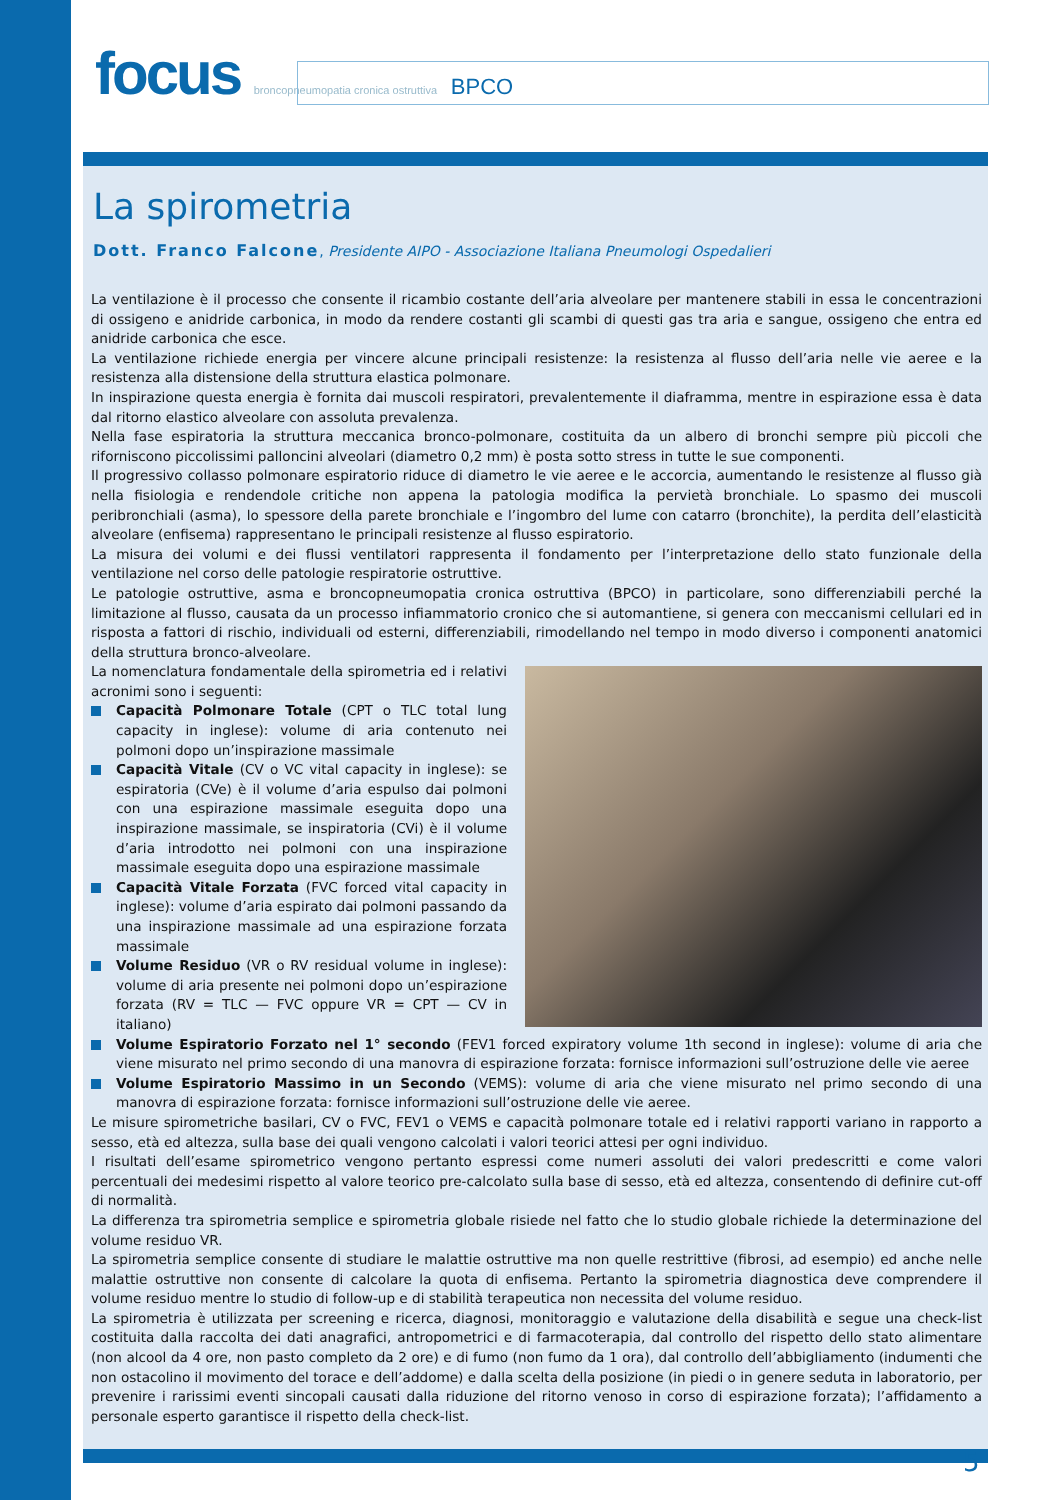focus broncopneumopatia cronica ostruttiva BPCO
La spirometria
Dott. Franco Falcone, Presidente AIPO - Associazione Italiana Pneumologi Ospedalieri
La ventilazione è il processo che consente il ricambio costante dell’aria alveolare per mantenere stabili in essa le concentrazioni di ossigeno e anidride carbonica, in modo da rendere costanti gli scambi di questi gas tra aria e sangue, ossigeno che entra ed anidride carbonica che esce.
La ventilazione richiede energia per vincere alcune principali resistenze: la resistenza al flusso dell’aria nelle vie aeree e la resistenza alla distensione della struttura elastica polmonare.
In inspirazione questa energia è fornita dai muscoli respiratori, prevalentemente il diaframma, mentre in espirazione essa è data dal ritorno elastico alveolare con assoluta prevalenza.
Nella fase espiratoria la struttura meccanica bronco-polmonare, costituita da un albero di bronchi sempre più piccoli che riforniscono piccolissimi palloncini alveolari (diametro 0,2 mm) è posta sotto stress in tutte le sue componenti.
Il progressivo collasso polmonare espiratorio riduce di diametro le vie aeree e le accorcia, aumentando le resistenze al flusso già nella fisiologia e rendendole critiche non appena la patologia modifica la pervietà bronchiale. Lo spasmo dei muscoli peribronchiali (asma), lo spessore della parete bronchiale e l’ingombro del lume con catarro (bronchite), la perdita dell’elasticità alveolare (enfisema) rappresentano le principali resistenze al flusso espiratorio.
La misura dei volumi e dei flussi ventilatori rappresenta il fondamento per l’interpretazione dello stato funzionale della ventilazione nel corso delle patologie respiratorie ostruttive.
Le patologie ostruttive, asma e broncopneumopatia cronica ostruttiva (BPCO) in particolare, sono differenziabili perché la limitazione al flusso, causata da un processo infiammatorio cronico che si automantiene, si genera con meccanismi cellulari ed in risposta a fattori di rischio, individuali od esterni, differenziabili, rimodellando nel tempo in modo diverso i componenti anatomici della struttura bronco-alveolare.
La nomenclatura fondamentale della spirometria ed i relativi acronimi sono i seguenti:
Capacità Polmonare Totale (CPT o TLC total lung capacity in inglese): volume di aria contenuto nei polmoni dopo un’inspirazione massimale
Capacità Vitale (CV o VC vital capacity in inglese): se espiratoria (CVe) è il volume d’aria espulso dai polmoni con una espirazione massimale eseguita dopo una inspirazione massimale, se inspiratoria (CVi) è il volume d’aria introdotto nei polmoni con una inspirazione massimale eseguita dopo una espirazione massimale
Capacità Vitale Forzata (FVC forced vital capacity in inglese): volume d’aria espirato dai polmoni passando da una inspirazione massimale ad una espirazione forzata massimale
Volume Residuo (VR o RV residual volume in inglese): volume di aria presente nei polmoni dopo un’espirazione forzata (RV = TLC — FVC oppure VR = CPT — CV in italiano)
Volume Espiratorio Forzato nel 1° secondo (FEV1 forced expiratory volume 1th second in inglese): volume di aria che viene misurato nel primo secondo di una manovra di espirazione forzata: fornisce informazioni sull’ostruzione delle vie aeree
Volume Espiratorio Massimo in un Secondo (VEMS): volume di aria che viene misurato nel primo secondo di una manovra di espirazione forzata: fornisce informazioni sull’ostruzione delle vie aeree.
Le misure spirometriche basilari, CV o FVC, FEV1 o VEMS e capacità polmonare totale ed i relativi rapporti variano in rapporto a sesso, età ed altezza, sulla base dei quali vengono calcolati i valori teorici attesi per ogni individuo.
I risultati dell’esame spirometrico vengono pertanto espressi come numeri assoluti dei valori predescritti e come valori percentuali dei medesimi rispetto al valore teorico pre-calcolato sulla base di sesso, età ed altezza, consentendo di definire cut-off di normalità.
La differenza tra spirometria semplice e spirometria globale risiede nel fatto che lo studio globale richiede la determinazione del volume residuo VR.
La spirometria semplice consente di studiare le malattie ostruttive ma non quelle restrittive (fibrosi, ad esempio) ed anche nelle malattie ostruttive non consente di calcolare la quota di enfisema. Pertanto la spirometria diagnostica deve comprendere il volume residuo mentre lo studio di follow-up e di stabilità terapeutica non necessita del volume residuo.
La spirometria è utilizzata per screening e ricerca, diagnosi, monitoraggio e valutazione della disabilità e segue una check-list costituita dalla raccolta dei dati anagrafici, antropometrici e di farmacoterapia, dal controllo del rispetto dello stato alimentare (non alcool da 4 ore, non pasto completo da 2 ore) e di fumo (non fumo da 1 ora), dal controllo dell’abbigliamento (indumenti che non ostacolino il movimento del torace e dell’addome) e dalla scelta della posizione (in piedi o in genere seduta in laboratorio, per prevenire i rarissimi eventi sincopali causati dalla riduzione del ritorno venoso in corso di espirazione forzata); l’affidamento a personale esperto garantisce il rispetto della check-list.
5